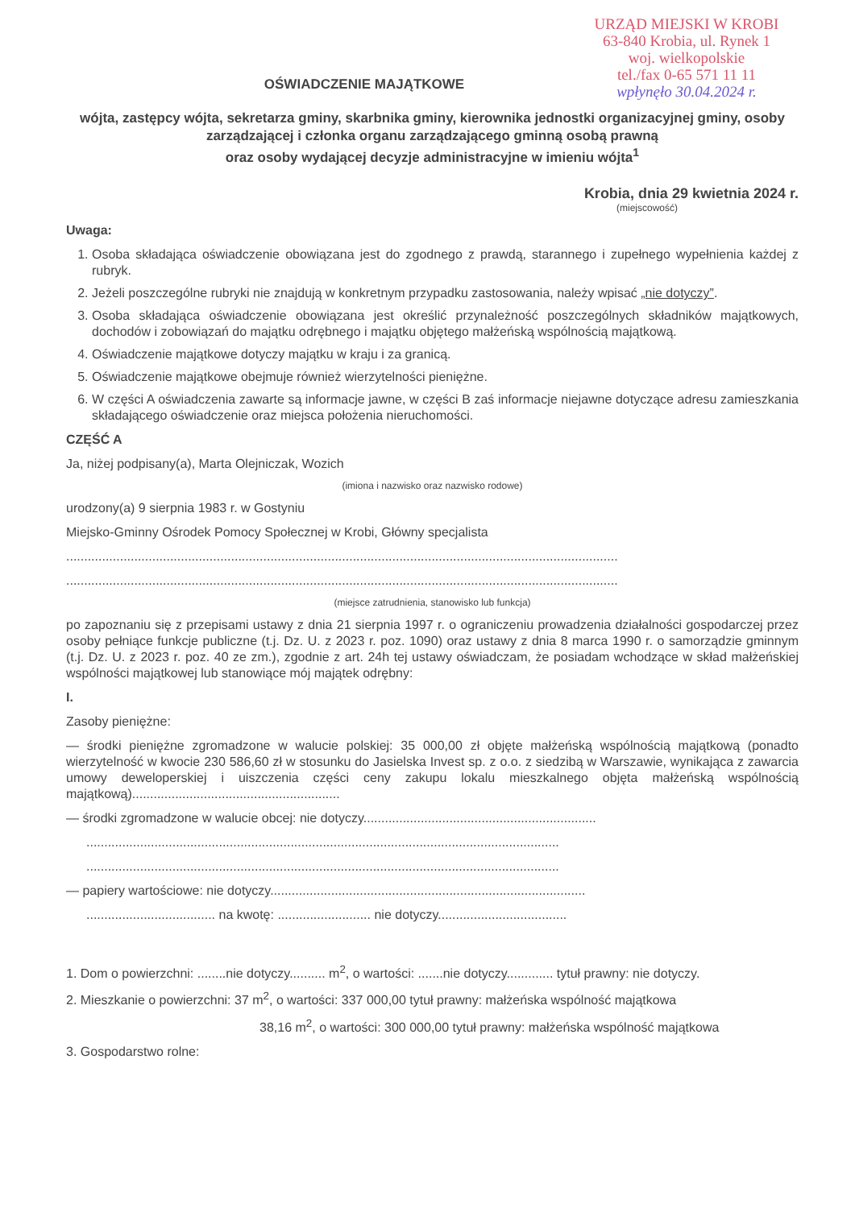URZĄD MIEJSKI W KROBI
63-840 Krobia, ul. Rynek 1
woj. wielkopolskie
tel./fax 0-65 571 11 11
wpłynęło 30.04.2024 r.
OŚWIADCZENIE MAJĄTKOWE
wójta, zastępcy wójta, sekretarza gminy, skarbnika gminy, kierownika jednostki organizacyjnej gminy, osoby zarządzającej i członka organu zarządzającego gminną osobą prawną
oraz osoby wydającej decyzje administracyjne w imieniu wójta<sup>1</sup>
Krobia, dnia 29 kwietnia 2024 r.
(miejscowość)
Uwaga:
1. Osoba składająca oświadczenie obowiązana jest do zgodnego z prawdą, starannego i zupełnego wypełnienia każdej z rubryk.
2. Jeżeli poszczególne rubryki nie znajdują w konkretnym przypadku zastosowania, należy wpisać „nie dotyczy”.
3. Osoba składająca oświadczenie obowiązana jest określić przynależność poszczególnych składników majątkowych, dochodów i zobowiązań do majątku odrębnego i majątku objętego małżeńską wspólnością majątkową.
4. Oświadczenie majątkowe dotyczy majątku w kraju i za granicą.
5. Oświadczenie majątkowe obejmuje również wierzytelności pieniężne.
6. W części A oświadczenia zawarte są informacje jawne, w części B zaś informacje niejawne dotyczące adresu zamieszkania składającego oświadczenie oraz miejsca położenia nieruchomości.
CZĘŚĆ A
Ja, niżej podpisany(a), Marta Olejniczak, Wozich
(imiona i nazwisko oraz nazwisko rodowe)
urodzony(a) 9 sierpnia 1983 r. w Gostyniu
Miejsko-Gminny Ośrodek Pomocy Społecznej w Krobi, Główny specjalista
..........................................................................................................................................................
..........................................................................................................................................................
(miejsce zatrudnienia, stanowisko lub funkcja)
po zapoznaniu się z przepisami ustawy z dnia 21 sierpnia 1997 r. o ograniczeniu prowadzenia działalności gospodarczej przez osoby pełniące funkcje publiczne (t.j. Dz. U. z 2023 r. poz. 1090) oraz ustawy z dnia 8 marca 1990 r. o samorządzie gminnym (t.j. Dz. U. z 2023 r. poz. 40 ze zm.), zgodnie z art. 24h tej ustawy oświadczam, że posiadam wchodzące w skład małżeńskiej wspólności majątkowej lub stanowiące mój majątek odrębny:
I.
Zasoby pieniężne:
— środki pieniężne zgromadzone w walucie polskiej: 35 000,00 zł objęte małżeńską wspólnością majątkową (ponadto wierzytelność w kwocie 230 586,60 zł w stosunku do Jasielska Invest sp. z o.o. z siedzibą w Warszawie, wynikająca z zawarcia umowy deweloperskiej i uiszczenia części ceny zakupu lokalu mieszkalnego objęta małżeńską wspólnością majątkową)..........................................................
— środki zgromadzone w walucie obcej: nie dotyczy.................................................................
....................................................................................................................................
....................................................................................................................................
— papiery wartościowe: nie dotyczy........................................................................................
.................................... na kwotę: .......................... nie dotyczy....................................
1. Dom o powierzchni: ........nie dotyczy.......... m<sup>2</sup>, o wartości: .......nie dotyczy............. tytuł prawny: nie dotyczy.
2. Mieszkanie o powierzchni: 37 m<sup>2</sup>, o wartości: 337 000,00 tytuł prawny: małżeńska wspólność majątkowa
38,16 m<sup>2</sup>, o wartości: 300 000,00 tytuł prawny: małżeńska wspólność majątkowa
3. Gospodarstwo rolne: